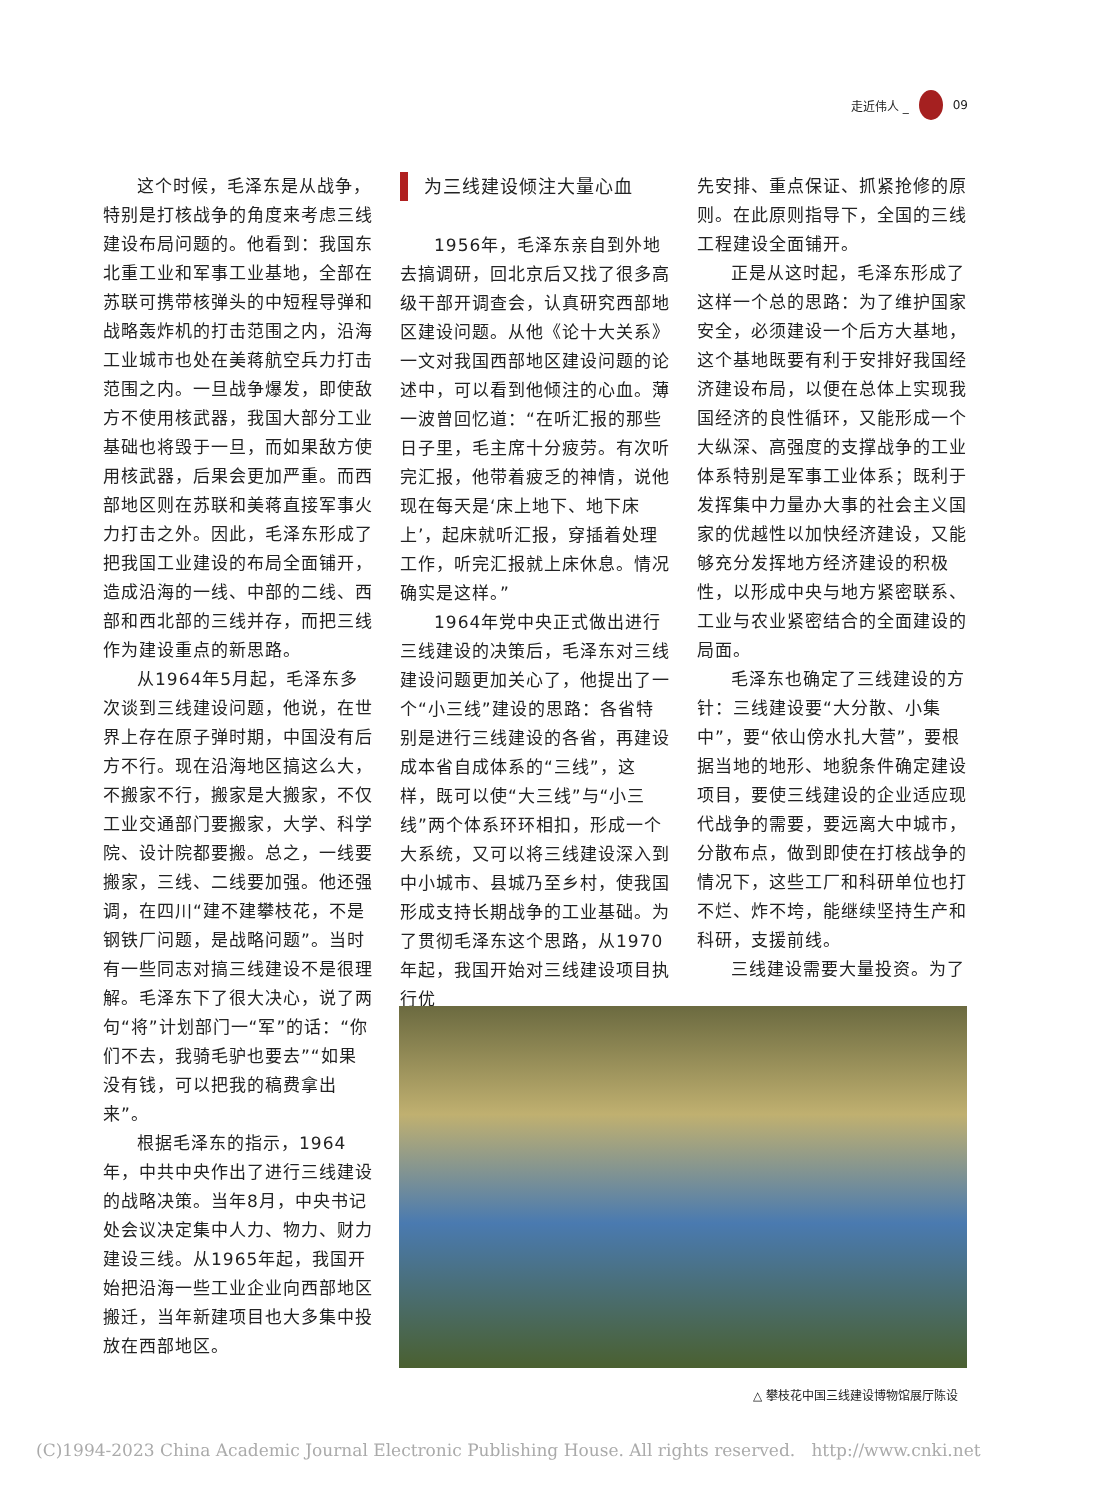走近伟人 _ 09
这个时候，毛泽东是从战争，特别是打核战争的角度来考虑三线建设布局问题的。他看到：我国东北重工业和军事工业基地，全部在苏联可携带核弹头的中短程导弹和战略轰炸机的打击范围之内，沿海工业城市也处在美蒋航空兵力打击范围之内。一旦战争爆发，即使敌方不使用核武器，我国大部分工业基础也将毁于一旦，而如果敌方使用核武器，后果会更加严重。而西部地区则在苏联和美蒋直接军事火力打击之外。因此，毛泽东形成了把我国工业建设的布局全面铺开，造成沿海的一线、中部的二线、西部和西北部的三线并存，而把三线作为建设重点的新思路。
从1964年5月起，毛泽东多次谈到三线建设问题，他说，在世界上存在原子弹时期，中国没有后方不行。现在沿海地区搞这么大，不搬家不行，搬家是大搬家，不仅工业交通部门要搬家，大学、科学院、设计院都要搬。总之，一线要搬家，三线、二线要加强。他还强调，在四川“建不建攀枝花，不是钢铁厂问题，是战略问题”。当时有一些同志对搞三线建设不是很理解。毛泽东下了很大决心，说了两句“将”计划部门一“军”的话：“你们不去，我骑毛驴也要去”“如果没有钱，可以把我的稿费拿出来”。
根据毛泽东的指示，1964年，中共中央作出了进行三线建设的战略决策。当年8月，中央书记处会议决定集中人力、物力、财力建设三线。从1965年起，我国开始把沿海一些工业企业向西部地区搬迁，当年新建项目也大多集中投放在西部地区。
为三线建设倾注大量心血
1956年，毛泽东亲自到外地去搞调研，回北京后又找了很多高级干部开调查会，认真研究西部地区建设问题。从他《论十大关系》一文对我国西部地区建设问题的论述中，可以看到他倾注的心血。薄一波曾回忆道：“在听汇报的那些日子里，毛主席十分疲劳。有次听完汇报，他带着疲乏的神情，说他现在每天是‘床上地下、地下床上’，起床就听汇报，穿插着处理工作，听完汇报就上床休息。情况确实是这样。”
1964年党中央正式做出进行三线建设的决策后，毛泽东对三线建设问题更加关心了，他提出了一个“小三线”建设的思路：各省特别是进行三线建设的各省，再建设成本省自成体系的“三线”，这样，既可以使“大三线”与“小三线”两个体系环环相扣，形成一个大系统，又可以将三线建设深入到中小城市、县城乃至乡村，使我国形成支持长期战争的工业基础。为了贯彻毛泽东这个思路，从1970年起，我国开始对三线建设项目执行优
先安排、重点保证、抓紧抢修的原则。在此原则指导下，全国的三线工程建设全面铺开。
正是从这时起，毛泽东形成了这样一个总的思路：为了维护国家安全，必须建设一个后方大基地，这个基地既要有利于安排好我国经济建设布局，以便在总体上实现我国经济的良性循环，又能形成一个大纵深、高强度的支撑战争的工业体系特别是军事工业体系；既利于发挥集中力量办大事的社会主义国家的优越性以加快经济建设，又能够充分发挥地方经济建设的积极性，以形成中央与地方紧密联系、工业与农业紧密结合的全面建设的局面。
毛泽东也确定了三线建设的方针：三线建设要“大分散、小集中”，要“依山傍水扎大营”，要根据当地的地形、地貌条件确定建设项目，要使三线建设的企业适应现代战争的需要，要远离大中城市，分散布点，做到即使在打核战争的情况下，这些工厂和科研单位也打不烂、炸不垮，能继续坚持生产和科研，支援前线。
三线建设需要大量投资。为了
△ 攀枝花中国三线建设博物馆展厅陈设
(C)1994-2023 China Academic Journal Electronic Publishing House. All rights reserved. http://www.cnki.net